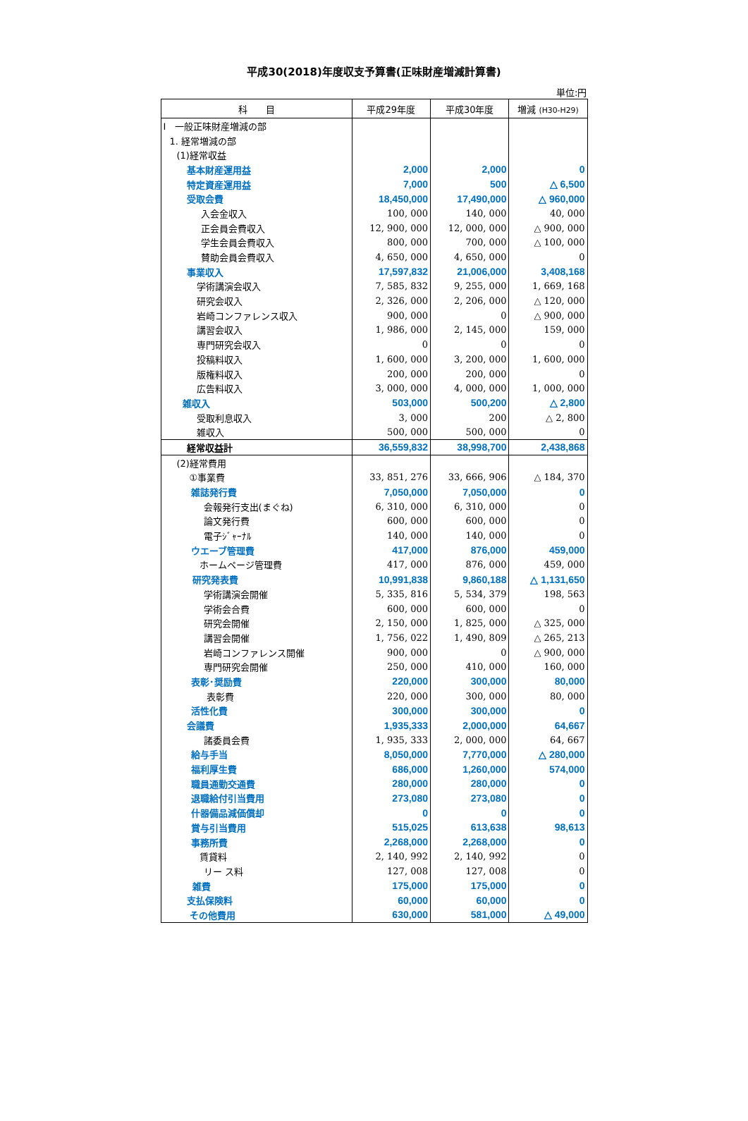平成30(2018)年度収支予算書(正味財産増減計算書)
単位:円
| 科 目 | 平成29年度 | 平成30年度 | 増減 (H30-H29) |
| --- | --- | --- | --- |
| Ⅰ 一般正味財産増減の部 | | | |
| 1. 経常増減の部 | | | |
| (1)経常収益 | | | |
| 基本財産運用益 | 2,000 | 2,000 | 0 |
| 特定資産運用益 | 7,000 | 500 | △ 6,500 |
| 受取会費 | 18,450,000 | 17,490,000 | △ 960,000 |
| 入会金収入 | 100, 000 | 140, 000 | 40, 000 |
| 正会員会費収入 | 12, 900, 000 | 12, 000, 000 | △ 900, 000 |
| 学生会員会費収入 | 800, 000 | 700, 000 | △ 100, 000 |
| 賛助会員会費収入 | 4, 650, 000 | 4, 650, 000 | 0 |
| 事業収入 | 17,597,832 | 21,006,000 | 3,408,168 |
| 学術講演会収入 | 7, 585, 832 | 9, 255, 000 | 1, 669, 168 |
| 研究会収入 | 2, 326, 000 | 2, 206, 000 | △ 120, 000 |
| 岩崎コンファレンス収入 | 900, 000 | 0 | △ 900, 000 |
| 講習会収入 | 1, 986, 000 | 2, 145, 000 | 159, 000 |
| 専門研究会収入 | 0 | 0 | 0 |
| 投稿料収入 | 1, 600, 000 | 3, 200, 000 | 1, 600, 000 |
| 版権料収入 | 200, 000 | 200, 000 | 0 |
| 広告料収入 | 3, 000, 000 | 4, 000, 000 | 1, 000, 000 |
| 雑収入 | 503,000 | 500,200 | △ 2,800 |
| 受取利息収入 | 3, 000 | 200 | △ 2, 800 |
| 雑収入 | 500, 000 | 500, 000 | 0 |
| 経常収益計 | 36,559,832 | 38,998,700 | 2,438,868 |
| (2)経常費用 | | | |
| ①事業費 | 33, 851, 276 | 33, 666, 906 | △ 184, 370 |
| 雑誌発行費 | 7,050,000 | 7,050,000 | 0 |
| 会報発行支出(まぐね) | 6, 310, 000 | 6, 310, 000 | 0 |
| 論文発行費 | 600, 000 | 600, 000 | 0 |
| 電子ｼﾞｬｰﾅﾙ | 140, 000 | 140, 000 | 0 |
| ウエーブ管理費 | 417,000 | 876,000 | 459,000 |
| ホームページ管理費 | 417, 000 | 876, 000 | 459, 000 |
| 研究発表費 | 10,991,838 | 9,860,188 | △ 1,131,650 |
| 学術講演会開催 | 5, 335, 816 | 5, 534, 379 | 198, 563 |
| 学術会合費 | 600, 000 | 600, 000 | 0 |
| 研究会開催 | 2, 150, 000 | 1, 825, 000 | △ 325, 000 |
| 講習会開催 | 1, 756, 022 | 1, 490, 809 | △ 265, 213 |
| 岩崎コンファレンス開催 | 900, 000 | 0 | △ 900, 000 |
| 専門研究会開催 | 250, 000 | 410, 000 | 160, 000 |
| 表彰･奨励費 | 220,000 | 300,000 | 80,000 |
| 表彰費 | 220, 000 | 300, 000 | 80, 000 |
| 活性化費 | 300,000 | 300,000 | 0 |
| 会議費 | 1,935,333 | 2,000,000 | 64,667 |
| 諸委員会費 | 1, 935, 333 | 2, 000, 000 | 64, 667 |
| 給与手当 | 8,050,000 | 7,770,000 | △ 280,000 |
| 福利厚生費 | 686,000 | 1,260,000 | 574,000 |
| 職員通勤交通費 | 280,000 | 280,000 | 0 |
| 退職給付引当費用 | 273,080 | 273,080 | 0 |
| 什器備品減価償却 | 0 | 0 | 0 |
| 賞与引当費用 | 515,025 | 613,638 | 98,613 |
| 事務所費 | 2,268,000 | 2,268,000 | 0 |
| 賃貸料 | 2, 140, 992 | 2, 140, 992 | 0 |
| リー ス料 | 127, 008 | 127, 008 | 0 |
| 雑費 | 175,000 | 175,000 | 0 |
| 支払保険料 | 60,000 | 60,000 | 0 |
| その他費用 | 630,000 | 581,000 | △ 49,000 |